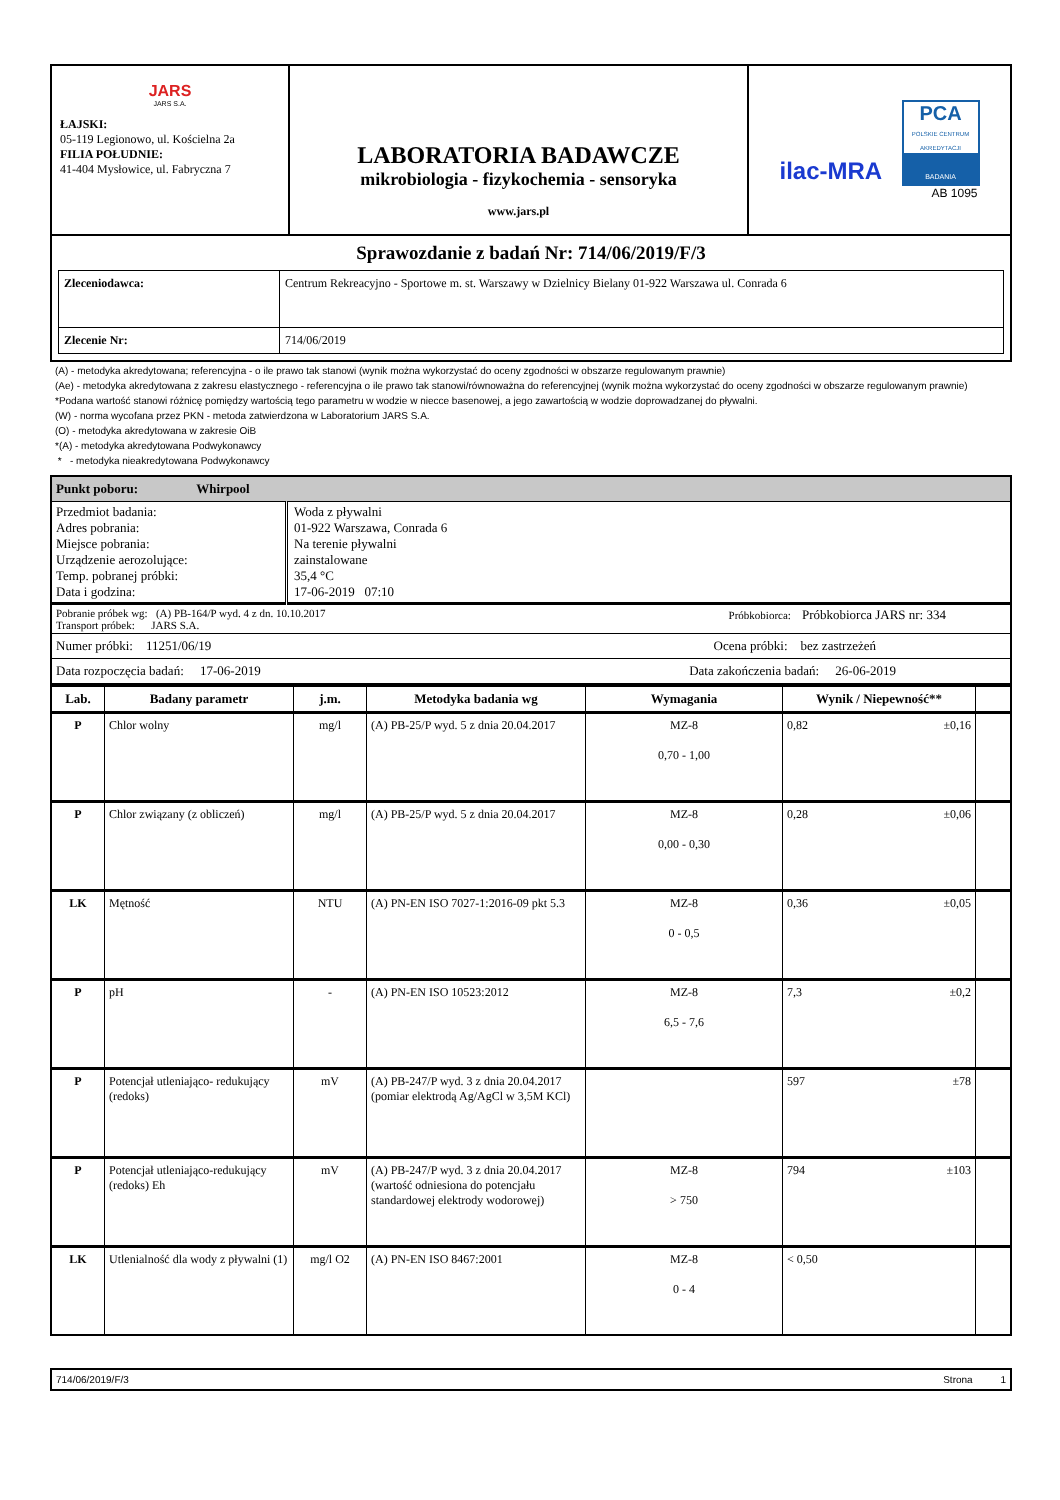| JARS JARS S.A. ŁAJSKI: 05-119 Legionowo, ul. Kościelna 2a FILIA POŁUDNIE: 41-404 Mysłowice, ul. Fabryczna 7 | LABORATORIA BADAWCZE mikrobiologia - fizykochemia - sensoryka www.jars.pl | ilac-MRA PCA POLSKIE CENTRUM AKREDYTACJI BADANIA AB 1095 |
| Sprawozdanie z badań Nr: 714/06/2019/F/3 / Zleceniodawca: / Centrum Rekreacyjno - Sportowe m. st. Warszawy w Dzielnicy Bielany 01-922 Warszawa ul. Conrada 6 / / Zlecenie Nr: / 714/06/2019 / | | |
(A) - metodyka akredytowana; referencyjna - o ile prawo tak stanowi (wynik można wykorzystać do oceny zgodności w obszarze regulowanym prawnie)
(Ae) - metodyka akredytowana z zakresu elastycznego - referencyjna o ile prawo tak stanowi/równoważna do referencyjnej (wynik można wykorzystać do oceny zgodności w obszarze regulowanym prawnie)
*Podana wartość stanowi różnicę pomiędzy wartością tego parametru w wodzie w niecce basenowej, a jego zawartością w wodzie doprowadzanej do pływalni.
(W) - norma wycofana przez PKN - metoda zatwierdzona w Laboratorium JARS S.A.
(O) - metodyka akredytowana w zakresie OiB
*(A) - metodyka akredytowana Podwykonawcy
* - metodyka nieakredytowana Podwykonawcy
| Punkt poboru: Whirpool | |
| Przedmiot badania: Adres pobrania: Miejsce pobrania: Urządzenie aerozolujące: Temp. pobranej próbki: Data i godzina: | Woda z pływalni 01-922 Warszawa, Conrada 6 Na terenie pływalni zainstalowane 35,4 °C 17-06-2019 07:10 |
| Pobranie próbek wg: (A) PB-164/P wyd. 4 z dn. 10.10.2017 Próbkobiorca: Próbkobiorca JARS nr: 334 Transport próbek: JARS S.A. | |
| Numer próbki: 11251/06/19 Ocena próbki: bez zastrzeżeń | |
| Data rozpoczęcia badań: 17-06-2019 Data zakończenia badań: 26-06-2019 | |
| Lab. | Badany parametr | j.m. | Metodyka badania wg | Wymagania | Wynik / Niepewność** | |
| --- | --- | --- | --- | --- | --- | --- |
| P | Chlor wolny | mg/l | (A) PB-25/P wyd. 5 z dnia 20.04.2017 | MZ-8 0,70 - 1,00 | 0,82 ±0,16 | |
| P | Chlor związany (z obliczeń) | mg/l | (A) PB-25/P wyd. 5 z dnia 20.04.2017 | MZ-8 0,00 - 0,30 | 0,28 ±0,06 | |
| LK | Mętność | NTU | (A) PN-EN ISO 7027-1:2016-09 pkt 5.3 | MZ-8 0 - 0,5 | 0,36 ±0,05 | |
| P | pH | - | (A) PN-EN ISO 10523:2012 | MZ-8 6,5 - 7,6 | 7,3 ±0,2 | |
| P | Potencjał utleniająco- redukujący (redoks) | mV | (A) PB-247/P wyd. 3 z dnia 20.04.2017 (pomiar elektrodą Ag/AgCl w 3,5M KCl) | | 597 ±78 | |
| P | Potencjał utleniająco-redukujący (redoks) Eh | mV | (A) PB-247/P wyd. 3 z dnia 20.04.2017 (wartość odniesiona do potencjału standardowej elektrody wodorowej) | MZ-8 > 750 | 794 ±103 | |
| LK | Utlenialność dla wody z pływalni (1) | mg/l O2 | (A) PN-EN ISO 8467:2001 | MZ-8 0 - 4 | < 0,50 | |
714/06/2019/F/3 Strona 1